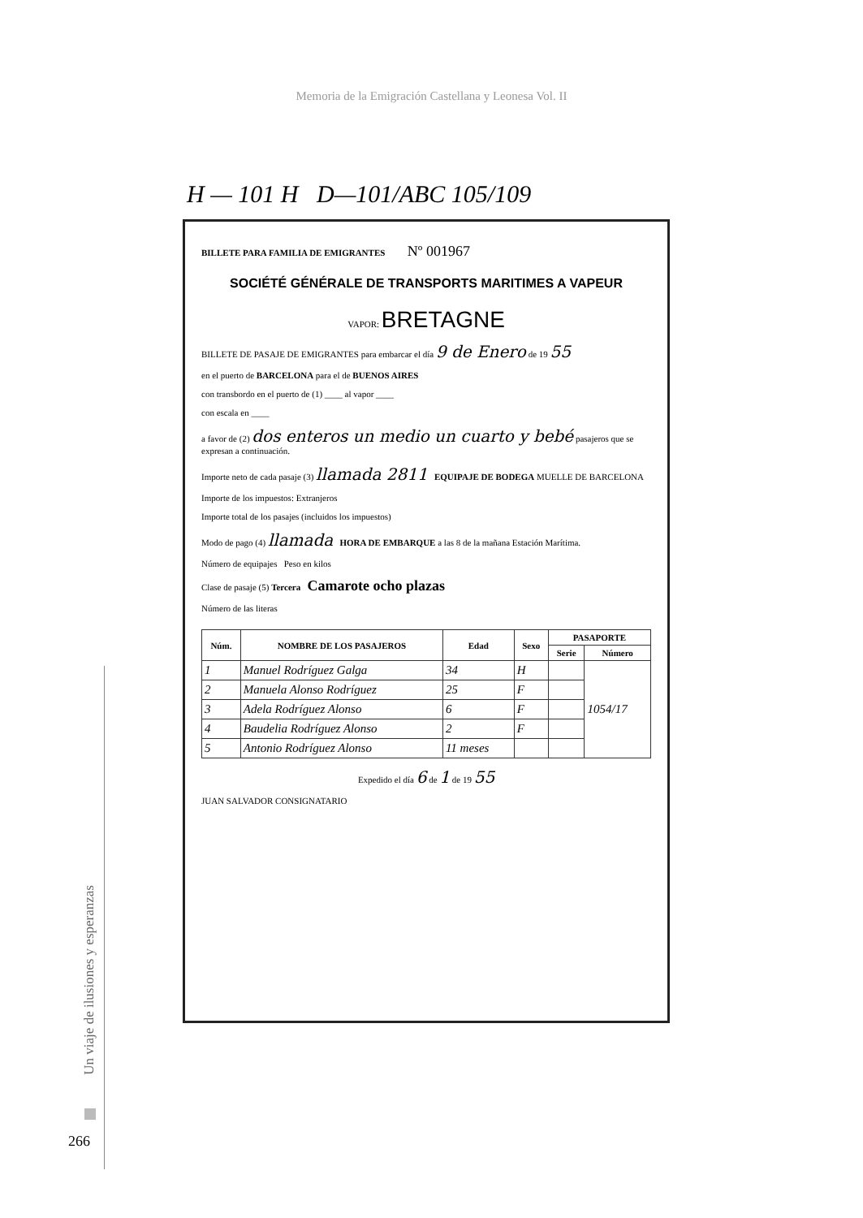Memoria de la Emigración Castellana y Leonesa Vol. II
H — 101 H D—101/ABC 105/109
BILLETE PARA FAMILIA DE EMIGRANTES Nº 001967
SOCIÉTÉ GÉNÉRALE DE TRANSPORTS MARITIMES A VAPEUR
VAPOR: BRETAGNE
BILLETE DE PASAJE DE EMIGRANTES para embarcar el día 9 de Enero de 19 55
en el puerto de BARCELONA para el de BUENOS AIRES
con transbordo en el puerto de (1) ____ al vapor ____
con escala en ____
a favor de (2) dos enteros un medio un cuarto y bebé pasajeros que se expresan a continuación.
Importe neto de cada pasaje (3) llamada 2811 EQUIPAJE DE BODEGA MUELLE DE BARCELONA
Importe de los impuestos: Extranjeros
Importe total de los pasajes (incluidos los impuestos)
Modo de pago (4) llamada HORA DE EMBARQUE a las 8 de la mañana Estación Marítima.
Número de equipajes Peso en kilos
Clase de pasaje (5) Tercera Camarote ocho plazas
Número de las literas
| Núm. | NOMBRE DE LOS PASAJEROS | Edad | Sexo | PASAPORTE | |
| --- | --- | --- | --- | --- | --- |
| | | | | Serie | Número |
| 1 | Manuel Rodríguez Galga | 34 | H | | 1054/17 |
| 2 | Manuela Alonso Rodríguez | 25 | F | | |
| 3 | Adela Rodríguez Alonso | 6 | F | | |
| 4 | Baudelia Rodríguez Alonso | 2 | F | | |
| 5 | Antonio Rodríguez Alonso | 11 meses | | | |
Expedido el día 6 de 1 de 19 55
JUAN SALVADOR CONSIGNATARIO
Un viaje de ilusiones y esperanzas
266